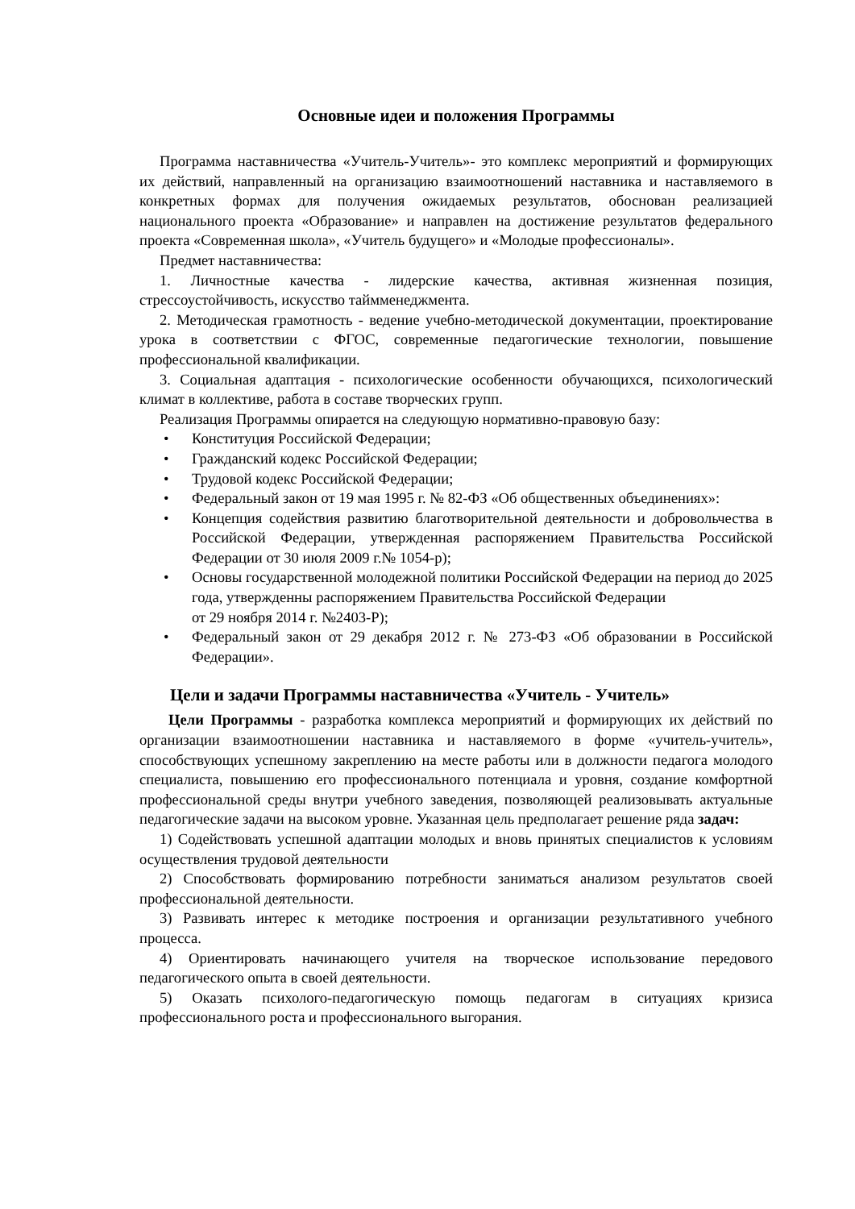Основные идеи и положения Программы
Программа наставничества «Учитель-Учитель»- это комплекс мероприятий и формирующих их действий, направленный на организацию взаимоотношений наставника и наставляемого в конкретных формах для получения ожидаемых результатов, обоснован реализацией национального проекта «Образование» и направлен на достижение результатов федерального проекта «Современная школа», «Учитель будущего» и «Молодые профессионалы».
Предмет наставничества:
1. Личностные качества - лидерские качества, активная жизненная позиция, стрессоустойчивость, искусство таймменеджмента.
2. Методическая грамотность - ведение учебно-методической документации, проектирование урока в соответствии с ФГОС, современные педагогические технологии, повышение профессиональной квалификации.
3. Социальная адаптация - психологические особенности обучающихся, психологический климат в коллективе, работа в составе творческих групп.
Реализация Программы опирается на следующую нормативно-правовую базу:
• Конституция Российской Федерации;
• Гражданский кодекс Российской Федерации;
• Трудовой кодекс Российской Федерации;
• Федеральный закон от 19 мая 1995 г. № 82-ФЗ «Об общественных объединениях»:
• Концепция содействия развитию благотворительной деятельности и добровольчества в Российской Федерации, утвержденная распоряжением Правительства Российской Федерации от 30 июля 2009 г.№ 1054-р);
• Основы государственной молодежной политики Российской Федерации на период до 2025 года, утвержденны распоряжением Правительства Российской Федерации
от 29 ноября 2014 г. №2403-Р);
• Федеральный закон от 29 декабря 2012 г. № 273-ФЗ «Об образовании в Российской Федерации».
Цели и задачи Программы наставничества «Учитель - Учитель»
Цели Программы - разработка комплекса мероприятий и формирующих их действий по организации взаимоотношении наставника и наставляемого в форме «учитель-учитель», способствующих успешному закреплению на месте работы или в должности педагога молодого специалиста, повышению его профессионального потенциала и уровня, создание комфортной профессиональной среды внутри учебного заведения, позволяющей реализовывать актуальные педагогические задачи на высоком уровне. Указанная цель предполагает решение ряда задач:
1) Содействовать успешной адаптации молодых и вновь принятых специалистов к условиям осуществления трудовой деятельности
2) Способствовать формированию потребности заниматься анализом результатов своей профессиональной деятельности.
3) Развивать интерес к методике построения и организации результативного учебного процесса.
4) Ориентировать начинающего учителя на творческое использование передового педагогического опыта в своей деятельности.
5) Оказать психолого-педагогическую помощь педагогам в ситуациях кризиса профессионального роста и профессионального выгорания.